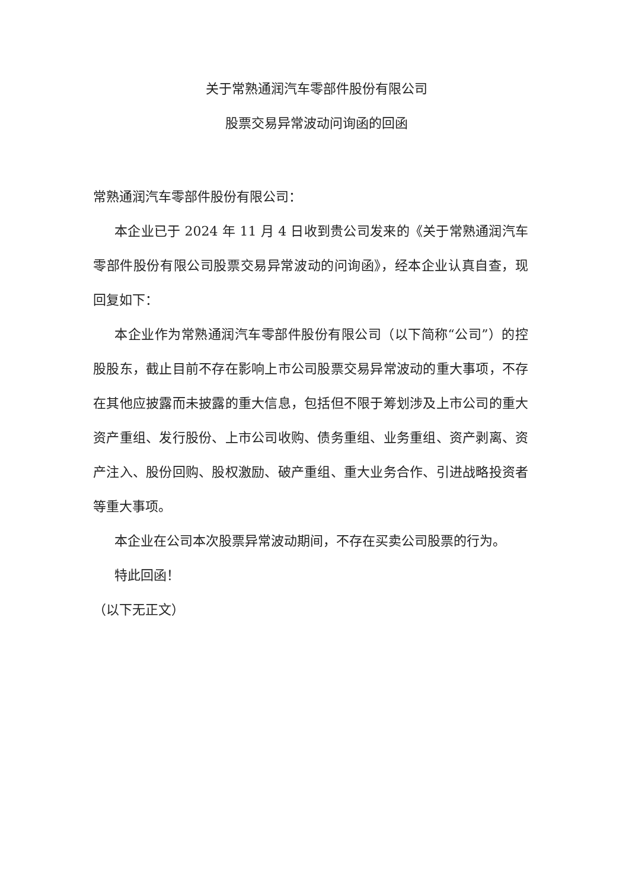关于常熟通润汽车零部件股份有限公司
股票交易异常波动问询函的回函
常熟通润汽车零部件股份有限公司：
本企业已于 2024 年 11 月 4 日收到贵公司发来的《关于常熟通润汽车零部件股份有限公司股票交易异常波动的问询函》，经本企业认真自查，现回复如下：
本企业作为常熟通润汽车零部件股份有限公司（以下简称“公司”）的控股股东，截止目前不存在影响上市公司股票交易异常波动的重大事项，不存在其他应披露而未披露的重大信息，包括但不限于筹划涉及上市公司的重大资产重组、发行股份、上市公司收购、债务重组、业务重组、资产剥离、资产注入、股份回购、股权激励、破产重组、重大业务合作、引进战略投资者等重大事项。
本企业在公司本次股票异常波动期间，不存在买卖公司股票的行为。
特此回函！
（以下无正文）